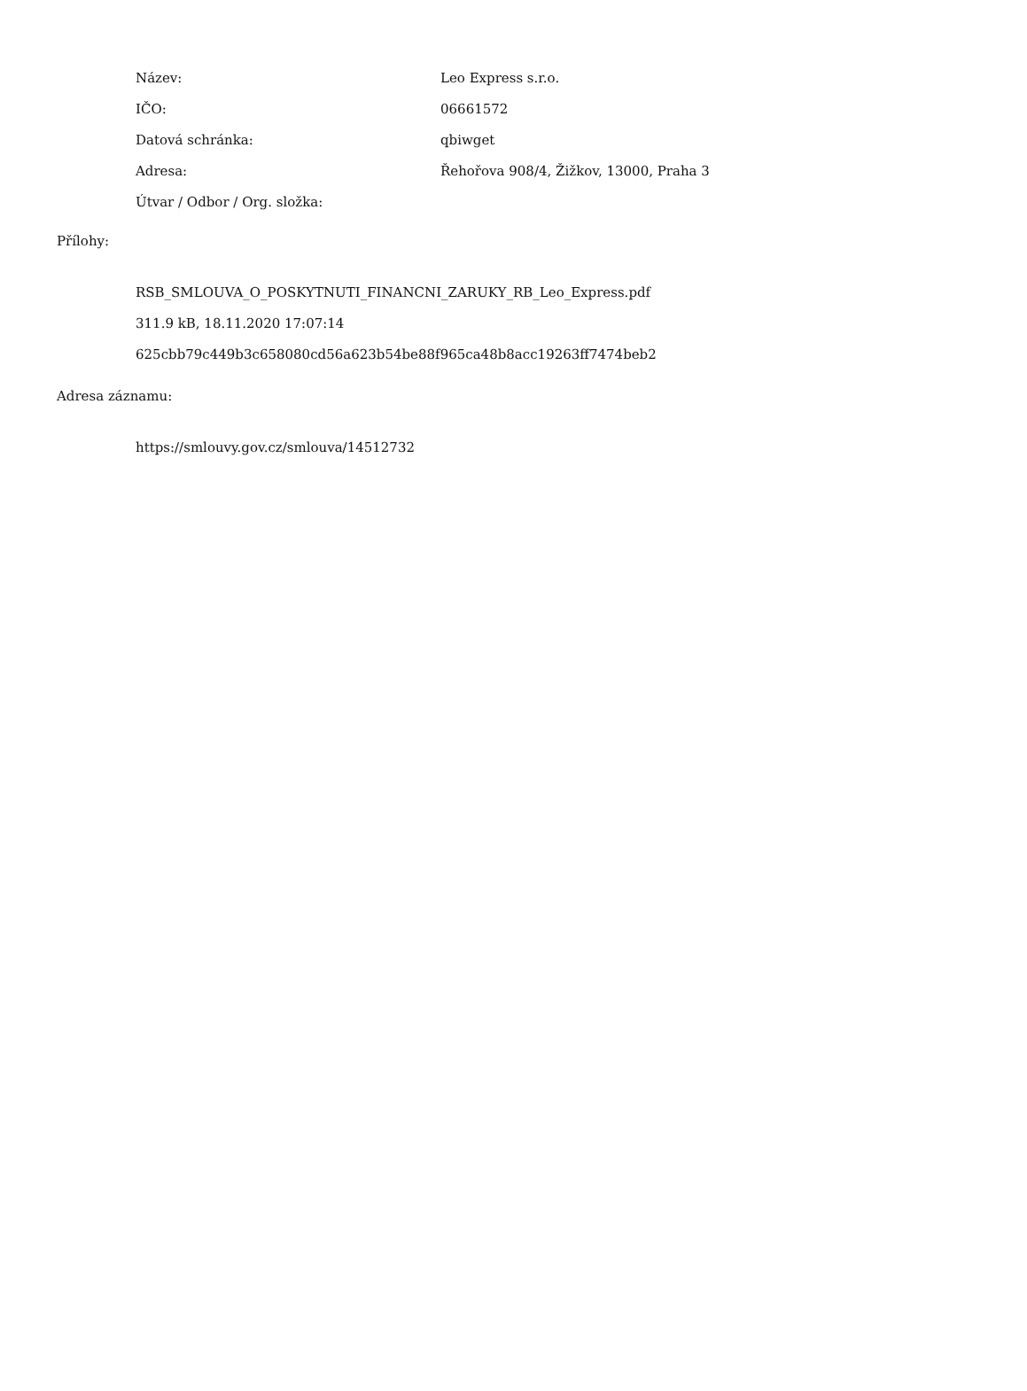| Název: | Leo Express s.r.o. |
| IČO: | 06661572 |
| Datová schránka: | qbiwget |
| Adresa: | Řehořova 908/4, Žižkov, 13000, Praha 3 |
| Útvar / Odbor / Org. složka: | |
Přílohy:
RSB_SMLOUVA_O_POSKYTNUTI_FINANCNI_ZARUKY_RB_Leo_Express.pdf
311.9 kB, 18.11.2020 17:07:14
625cbb79c449b3c658080cd56a623b54be88f965ca48b8acc19263ff7474beb2
Adresa záznamu:
https://smlouvy.gov.cz/smlouva/14512732